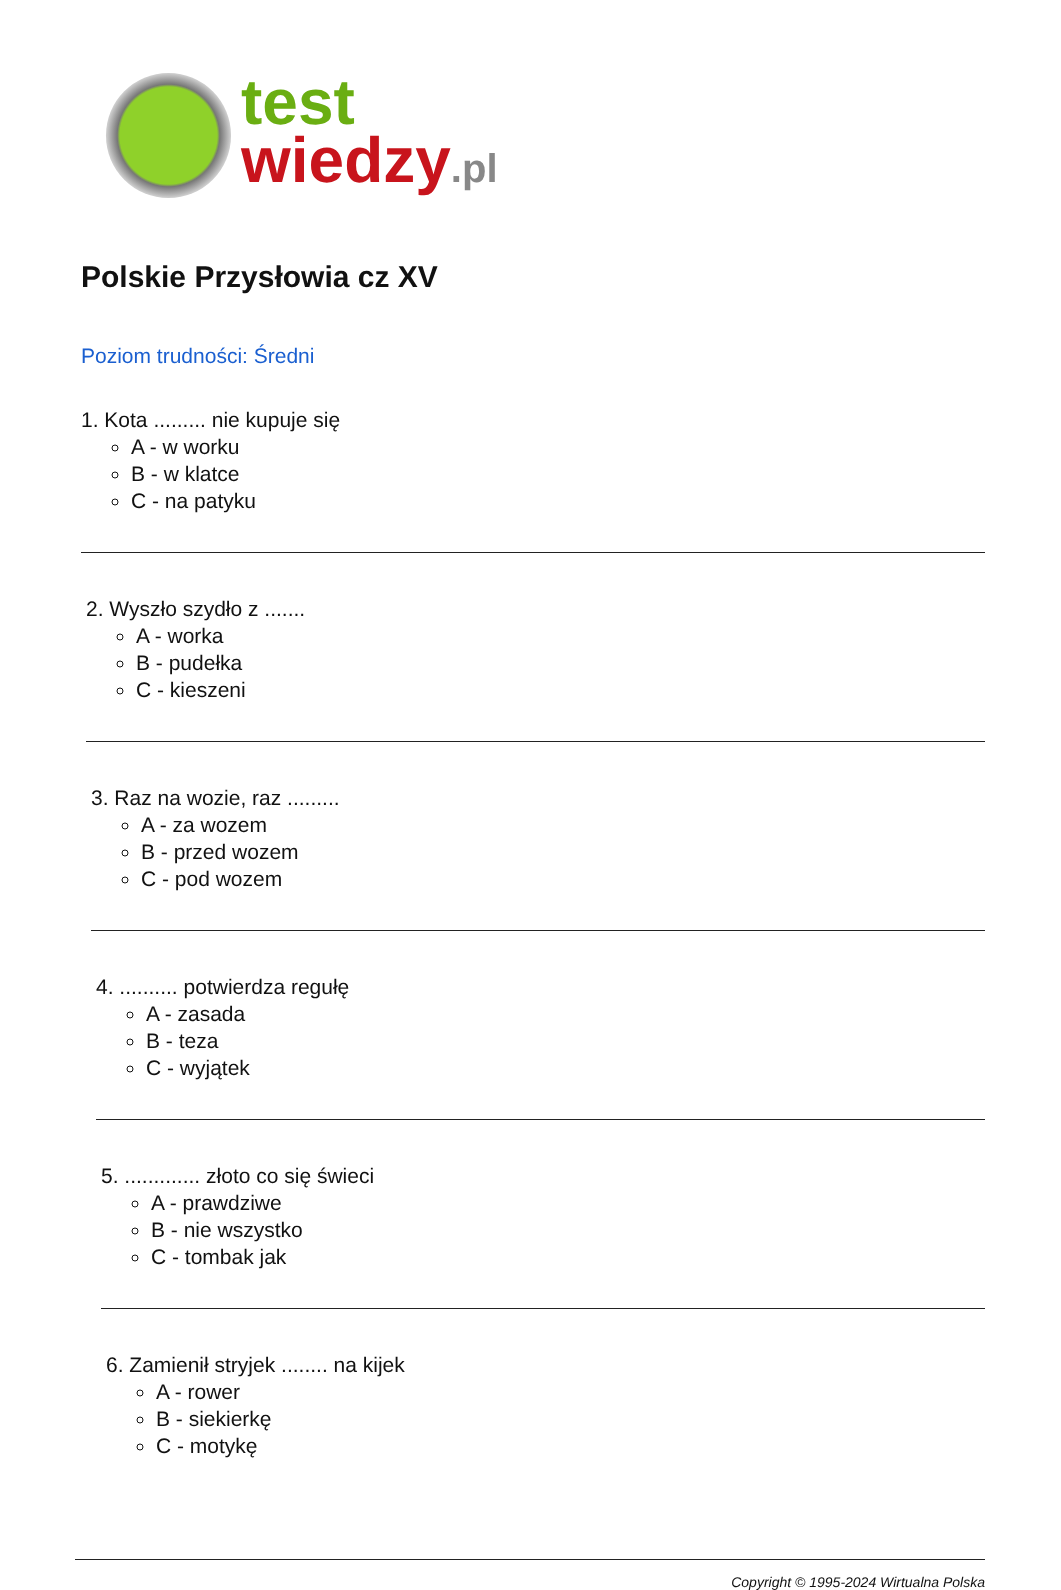test
wiedzy.pl
Polskie Przysłowia cz XV
Poziom trudności: Średni
1. Kota ......... nie kupuje się
A - w worku
B - w klatce
C - na patyku
2. Wyszło szydło z .......
A - worka
B - pudełka
C - kieszeni
3. Raz na wozie, raz .........
A - za wozem
B - przed wozem
C - pod wozem
4. .......... potwierdza regułę
A - zasada
B - teza
C - wyjątek
5. ............. złoto co się świeci
A - prawdziwe
B - nie wszystko
C - tombak jak
6. Zamienił stryjek ........ na kijek
A - rower
B - siekierkę
C - motykę
Copyright © 1995-2024 Wirtualna Polska